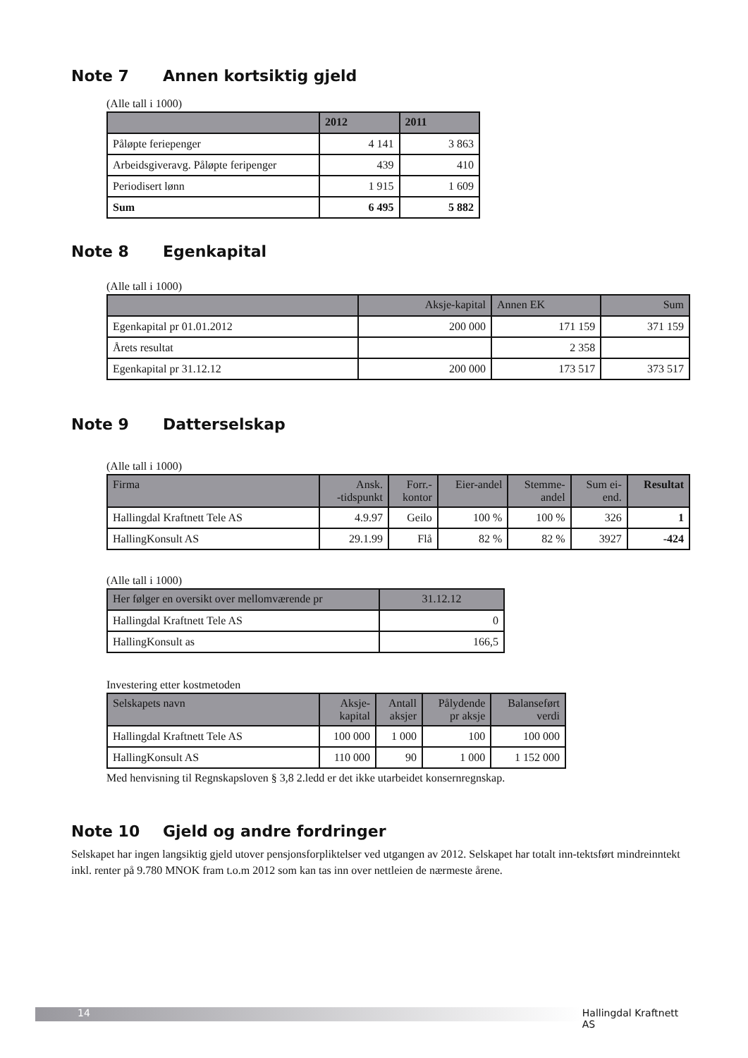Note 7 Annen kortsiktig gjeld
(Alle tall i 1000)
| | 2012 | 2011 |
| --- | --- | --- |
| Påløpte feriepenger | 4 141 | 3 863 |
| Arbeidsgiveravg. Påløpte feripenger | 439 | 410 |
| Periodisert lønn | 1 915 | 1 609 |
| Sum | 6 495 | 5 882 |
Note 8 Egenkapital
(Alle tall i 1000)
| | Aksje-kapital | Annen EK | Sum |
| --- | --- | --- | --- |
| Egenkapital pr 01.01.2012 | 200 000 | 171 159 | 371 159 |
| Årets resultat | | 2 358 | |
| Egenkapital pr 31.12.12 | 200 000 | 173 517 | 373 517 |
Note 9 Datterselskap
(Alle tall i 1000)
| Firma | Ansk. -tidspunkt | Forr.- kontor | Eier-andel | Stemme- andel | Sum ei- end. | Resultat |
| --- | --- | --- | --- | --- | --- | --- |
| Hallingdal Kraftnett Tele AS | 4.9.97 | Geilo | 100 % | 100 % | 326 | 1 |
| HallingKonsult AS | 29.1.99 | Flå | 82 % | 82 % | 3927 | -424 |
(Alle tall i 1000)
| Her følger en oversikt over mellomværende pr | 31.12.12 |
| --- | --- |
| Hallingdal Kraftnett Tele AS | 0 |
| HallingKonsult as | 166,5 |
Investering etter kostmetoden
| Selskapets navn | Aksje- kapital | Antall aksjer | Pålydende pr aksje | Balanseført verdi |
| --- | --- | --- | --- | --- |
| Hallingdal Kraftnett Tele AS | 100 000 | 1 000 | 100 | 100 000 |
| HallingKonsult AS | 110 000 | 90 | 1 000 | 1 152 000 |
Med henvisning til Regnskapsloven § 3,8 2.ledd er det ikke utarbeidet konsernregnskap.
Note 10 Gjeld og andre fordringer
Selskapet har ingen langsiktig gjeld utover pensjonsforpliktelser ved utgangen av 2012. Selskapet har totalt inn-tektsført mindreinntekt inkl. renter på 9.780 MNOK fram t.o.m 2012 som kan tas inn over nettleien de nærmeste årene.
14 Hallingdal Kraftnett AS